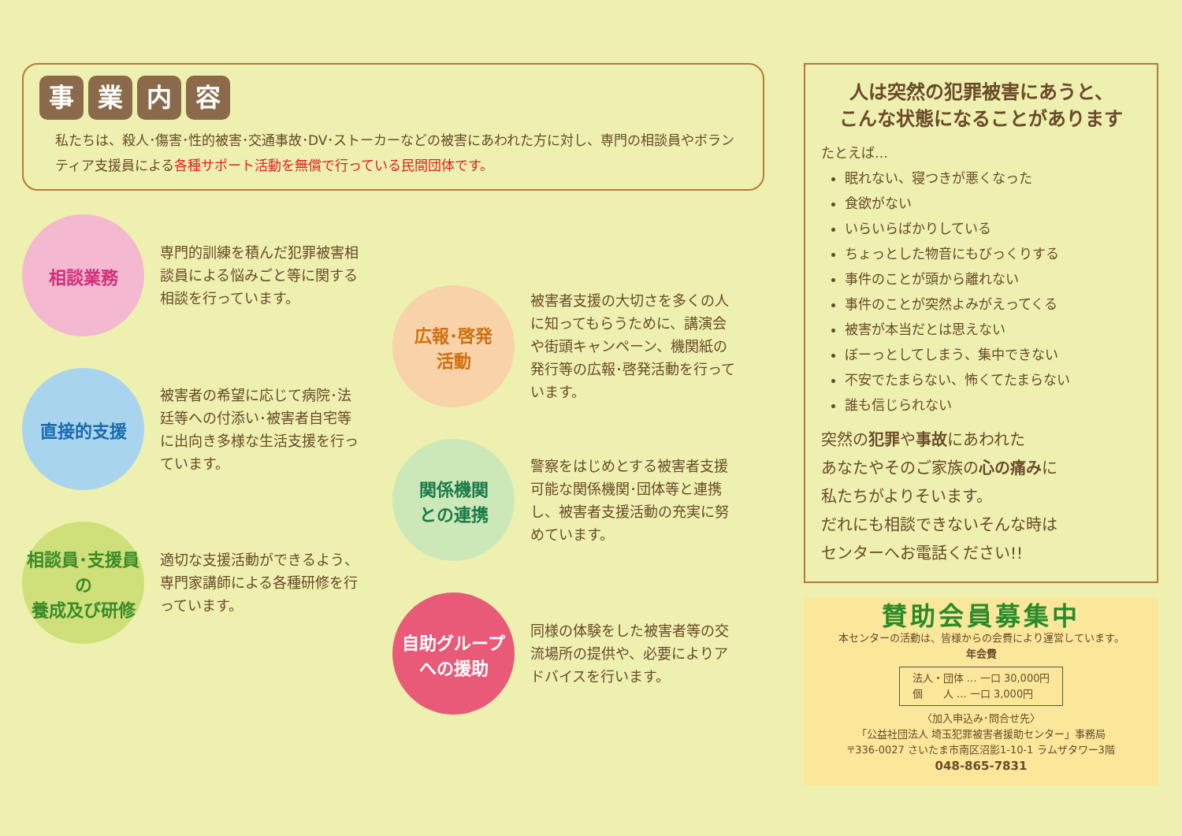事業内容
私たちは、殺人･傷害･性的被害･交通事故･DV･ストーカーなどの被害にあわれた方に対し、専門の相談員やボランティア支援員による各種サポート活動を無償で行っている民間団体です。
相談業務
専門的訓練を積んだ犯罪被害相談員による悩みごと等に関する相談を行っています。
直接的支援
被害者の希望に応じて病院･法廷等への付添い･被害者自宅等に出向き多様な生活支援を行っています。
相談員･支援員
の
養成及び研修
適切な支援活動ができるよう、専門家講師による各種研修を行っています。
広報･啓発
活動
被害者支援の大切さを多くの人に知ってもらうために、講演会や街頭キャンペーン、機関紙の発行等の広報･啓発活動を行っています。
関係機関
との連携
警察をはじめとする被害者支援可能な関係機関･団体等と連携し、被害者支援活動の充実に努めています。
自助グループ
への援助
同様の体験をした被害者等の交流場所の提供や、必要によりアドバイスを行います。
人は突然の犯罪被害にあうと、
こんな状態になることがあります
たとえば…
眠れない、寝つきが悪くなった
食欲がない
いらいらばかりしている
ちょっとした物音にもびっくりする
事件のことが頭から離れない
事件のことが突然よみがえってくる
被害が本当だとは思えない
ぼーっとしてしまう、集中できない
不安でたまらない、怖くてたまらない
誰も信じられない
突然の犯罪や事故にあわれた
あなたやそのご家族の心の痛みに
私たちがよりそいます。
だれにも相談できないそんな時は
センターへお電話ください!!
賛助会員募集中
本センターの活動は、皆様からの会費により運営しています。
年会費
法人・団体 … 一口 30,000円
個　　人 … 一口 3,000円
〈加入申込み･問合せ先〉
「公益社団法人 埼玉犯罪被害者援助センター」事務局
〒336-0027 さいたま市南区沼影1-10-1 ラムザタワー3階
048-865-7831